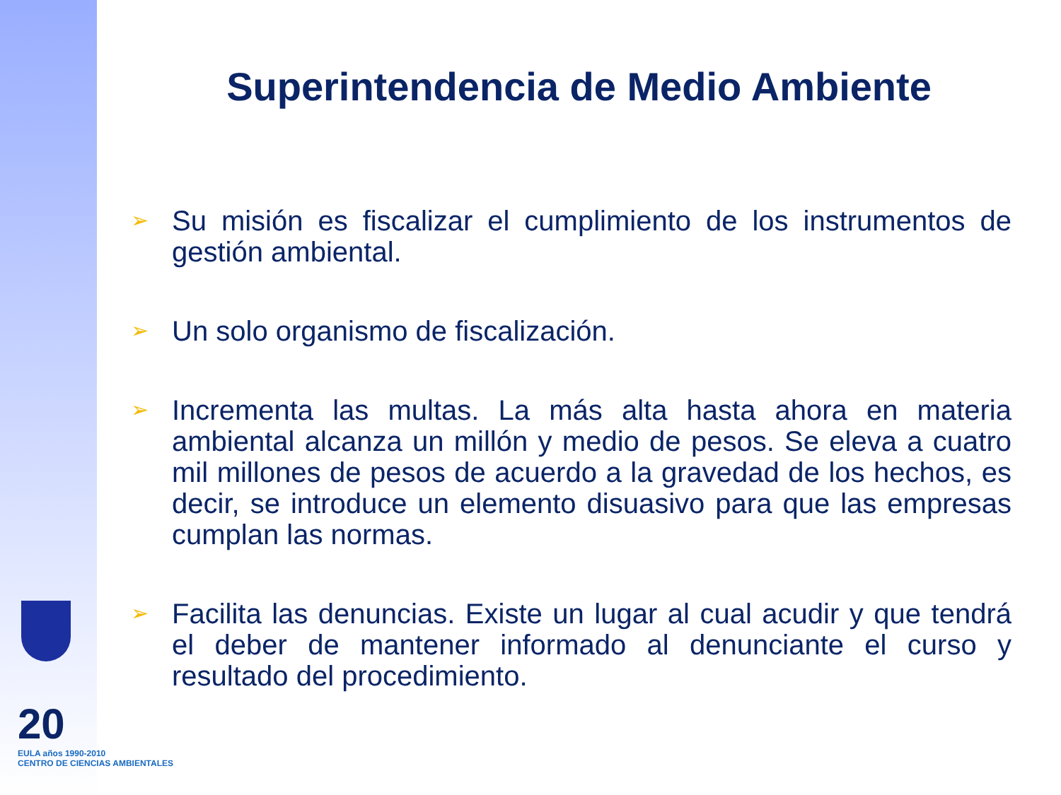Superintendencia de Medio Ambiente
➢ Su misión es fiscalizar el cumplimiento de los instrumentos de gestión ambiental.
➢ Un solo organismo de fiscalización.
➢ Incrementa las multas. La más alta hasta ahora en materia ambiental alcanza un millón y medio de pesos. Se eleva a cuatro mil millones de pesos de acuerdo a la gravedad de los hechos, es decir, se introduce un elemento disuasivo para que las empresas cumplan las normas.
➢ Facilita las denuncias. Existe un lugar al cual acudir y que tendrá el deber de mantener informado al denunciante el curso y resultado del procedimiento.
20
EULA años 1990-2010
CENTRO DE CIENCIAS AMBIENTALES